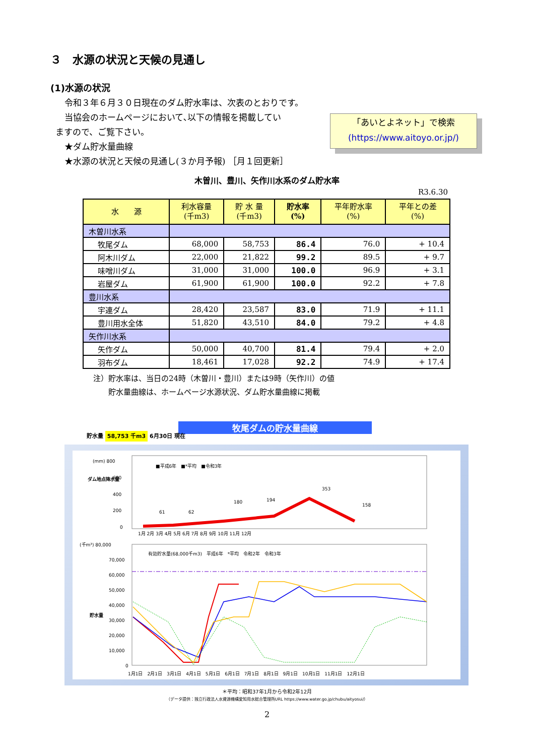３　水源の状況と天候の見通し
(1)水源の状況
令和３年６月３０日現在のダム貯水率は、次表のとおりです。
当協会のホームページにおいて､以下の情報を掲載してい
ますので、ご覧下さい。
★ダム貯水量曲線
★水源の状況と天候の見通し(３か月予報) ［月１回更新］
「あいとよネット」で検索
(https://www.aitoyo.or.jp/)
木曽川、豊川、矢作川水系のダム貯水率
R3.6.30
| 水 源 | 利水容量 (千m3) | 貯 水 量 (千m3) | 貯水率 (%) | 平年貯水率 (%) | 平年との差 (%) |
| --- | --- | --- | --- | --- | --- |
| 木曽川水系 | | | | | |
| 牧尾ダム | 68,000 | 58,753 | 86.4 | 76.0 | + 10.4 |
| 阿木川ダム | 22,000 | 21,822 | 99.2 | 89.5 | + 9.7 |
| 味噌川ダム | 31,000 | 31,000 | 100.0 | 96.9 | + 3.1 |
| 岩屋ダム | 61,900 | 61,900 | 100.0 | 92.2 | + 7.8 |
| 豊川水系 | | | | | |
| 宇連ダム | 28,420 | 23,587 | 83.0 | 71.9 | + 11.1 |
| 豊川用水全体 | 51,820 | 43,510 | 84.0 | 79.2 | + 4.8 |
| 矢作川水系 | | | | | |
| 矢作ダム | 50,000 | 40,700 | 81.4 | 79.4 | + 2.0 |
| 羽布ダム | 18,461 | 17,028 | 92.2 | 74.9 | + 17.4 |
注）貯水率は、当日の24時（木曽川・豊川）または9時（矢作川）の値
　　貯水量曲線は、ホームページ水源状況、ダム貯水量曲線に掲載
牧尾ダムの貯水量曲線
貯水量 58,753 千m3 6月30日 現在
(mm) 800
600
400
200
0
ダム地点降水量
■平成6年　■*平均　■令和3年
61
62
180
194
353
158
1月 2月 3月 4月 5月 6月 7月 8月 9月 10月 11月 12月
(千m³) 80,000
70,000
60,000
50,000
40,000
30,000
20,000
10,000
0
貯水量
有効貯水量(68,000千m3)　平成6年　*平均　令和2年　令和3年
1月1日　2月1日　3月1日　4月1日　5月1日　6月1日　7月1日　8月1日　9月1日　10月1日　11月1日　12月1日
＊平均：昭和37年1月から令和2年12月
（データ提供：独立行政法人水資源機構愛知用水総合管理所URL https://www.water.go.jp/chubu/aityosui/）
2